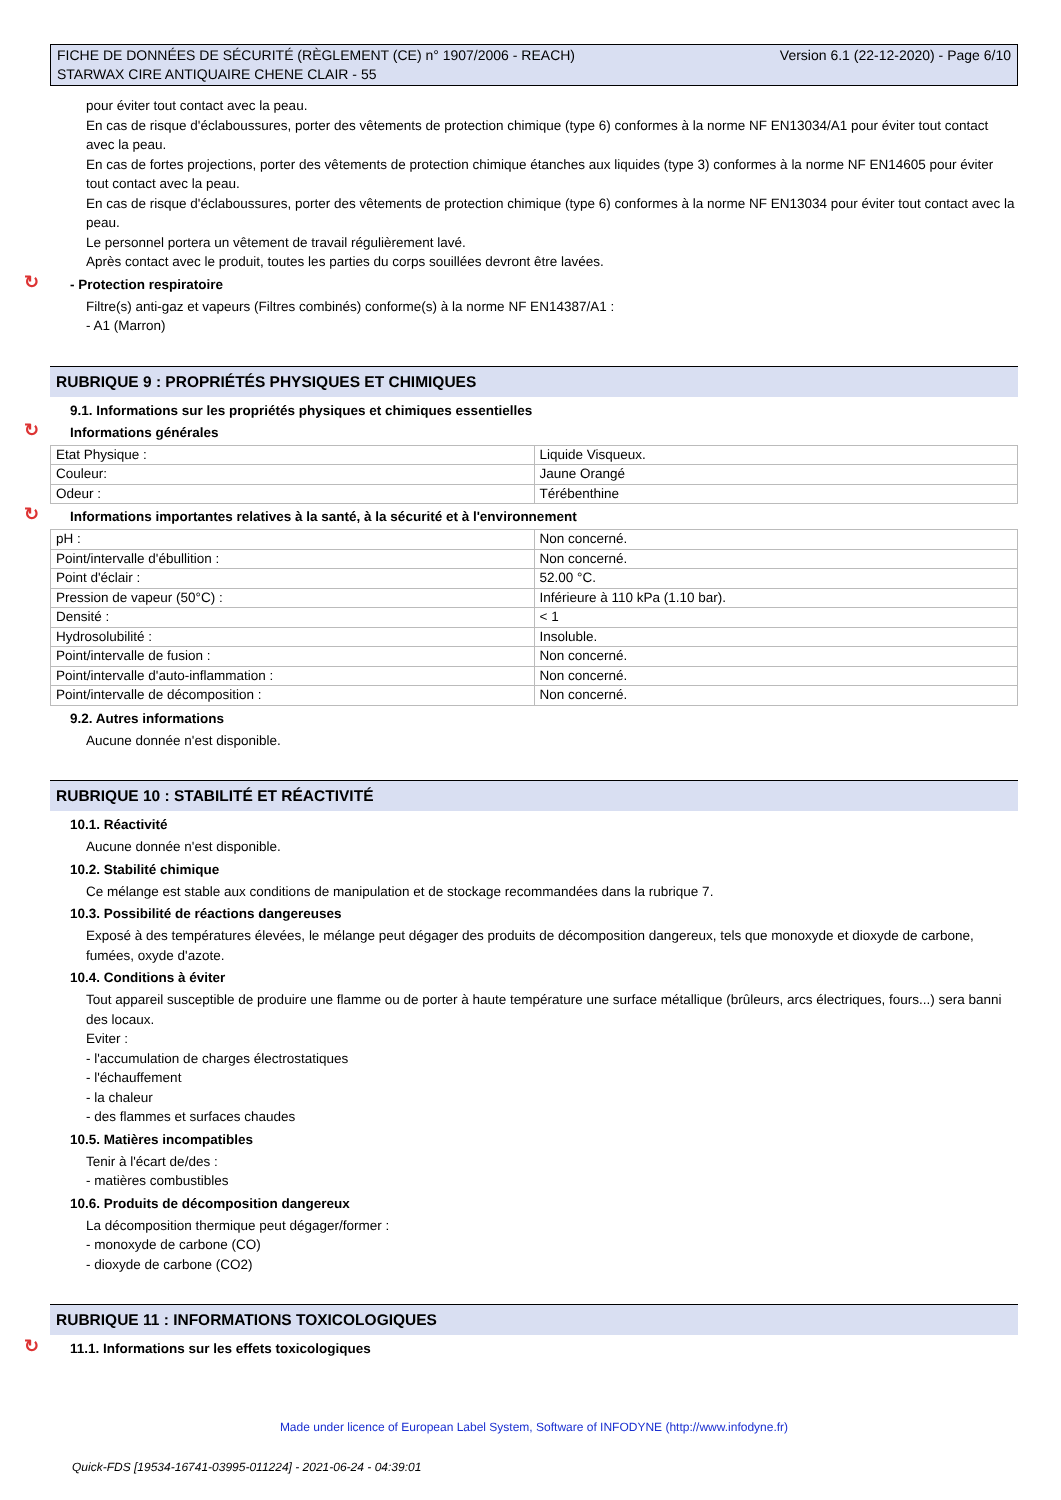FICHE DE DONNÉES DE SÉCURITÉ (RÈGLEMENT (CE) n° 1907/2006 - REACH)
STARWAX CIRE ANTIQUAIRE CHENE CLAIR - 55
Version 6.1 (22-12-2020) - Page 6/10
pour éviter tout contact avec la peau.
En cas de risque d'éclaboussures, porter des vêtements de protection chimique (type 6) conformes à la norme NF EN13034/A1 pour éviter tout contact avec la peau.
En cas de fortes projections, porter des vêtements de protection chimique étanches aux liquides (type 3) conformes à la norme NF EN14605 pour éviter tout contact avec la peau.
En cas de risque d'éclaboussures, porter des vêtements de protection chimique (type 6) conformes à la norme NF EN13034 pour éviter tout contact avec la peau.
Le personnel portera un vêtement de travail régulièrement lavé.
Après contact avec le produit, toutes les parties du corps souillées devront être lavées.
↻ - Protection respiratoire
Filtre(s) anti-gaz et vapeurs (Filtres combinés) conforme(s) à la norme NF EN14387/A1 :
- A1 (Marron)
RUBRIQUE 9 : PROPRIÉTÉS PHYSIQUES ET CHIMIQUES
9.1. Informations sur les propriétés physiques et chimiques essentielles
↻ Informations générales
| Etat Physique : | Liquide Visqueux. |
| Couleur: | Jaune Orangé |
| Odeur : | Térébenthine |
↻ Informations importantes relatives à la santé, à la sécurité et à l'environnement
| pH : | Non concerné. |
| Point/intervalle d'ébullition : | Non concerné. |
| Point d'éclair : | 52.00 °C. |
| Pression de vapeur (50°C) : | Inférieure à 110 kPa (1.10 bar). |
| Densité : | < 1 |
| Hydrosolubilité : | Insoluble. |
| Point/intervalle de fusion : | Non concerné. |
| Point/intervalle d'auto-inflammation : | Non concerné. |
| Point/intervalle de décomposition : | Non concerné. |
9.2. Autres informations
Aucune donnée n'est disponible.
RUBRIQUE 10 : STABILITÉ ET RÉACTIVITÉ
10.1. Réactivité
Aucune donnée n'est disponible.
10.2. Stabilité chimique
Ce mélange est stable aux conditions de manipulation et de stockage recommandées dans la rubrique 7.
10.3. Possibilité de réactions dangereuses
Exposé à des températures élevées, le mélange peut dégager des produits de décomposition dangereux, tels que monoxyde et dioxyde de carbone, fumées, oxyde d'azote.
10.4. Conditions à éviter
Tout appareil susceptible de produire une flamme ou de porter à haute température une surface métallique (brûleurs, arcs électriques, fours...) sera banni des locaux.
Eviter :
- l'accumulation de charges électrostatiques
- l'échauffement
- la chaleur
- des flammes et surfaces chaudes
10.5. Matières incompatibles
Tenir à l'écart de/des :
- matières combustibles
10.6. Produits de décomposition dangereux
La décomposition thermique peut dégager/former :
- monoxyde de carbone (CO)
- dioxyde de carbone (CO2)
RUBRIQUE 11 : INFORMATIONS TOXICOLOGIQUES
↻ 11.1. Informations sur les effets toxicologiques
Made under licence of European Label System, Software of INFODYNE (http://www.infodyne.fr)
Quick-FDS [19534-16741-03995-011224] - 2021-06-24 - 04:39:01